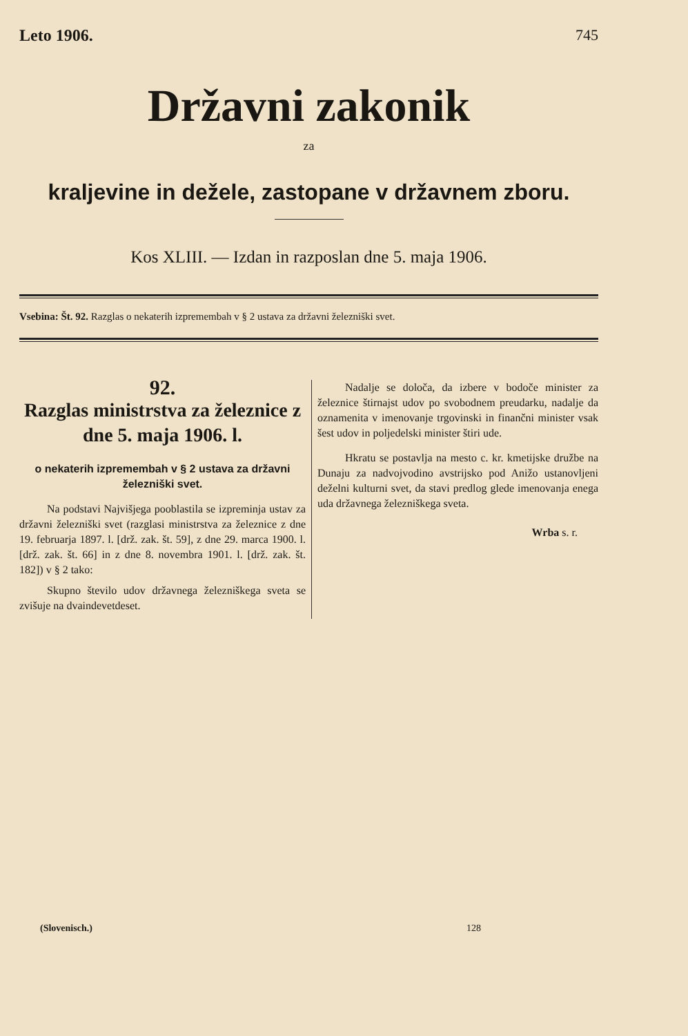Leto 1906. 745
Državni zakonik
za
kraljevine in dežele, zastopane v državnem zboru.
Kos XLIII. — Izdan in razposlan dne 5. maja 1906.
Vsebina: Št. 92. Razglas o nekaterih izpremembah v § 2 ustava za državni železniški svet.
92.
Razglas ministrstva za železnice z dne 5. maja 1906. l.
o nekaterih izpremembah v § 2 ustava za državni železniški svet.
Na podstavi Najvišjega pooblastila se izpreminja ustav za državni železniški svet (razglasi ministrstva za železnice z dne 19. februarja 1897. l. [drž. zak. št. 59], z dne 29. marca 1900. l. [drž. zak. št. 66] in z dne 8. novembra 1901. l. [drž. zak. št. 182]) v § 2 tako:
Skupno število udov državnega železniškega sveta se zvišuje na dvaindevetdeset.
Nadalje se določa, da izbere v bodoče minister za železnice štirnajst udov po svobodnem preudarku, nadalje da oznamenita v imenovanje trgovinski in finančni minister vsak šest udov in poljedelski minister štiri ude.
Hkratu se postavlja na mesto c. kr. kmetijske družbe na Dunaju za nadvojvodino avstrijsko pod Anižo ustanovljeni deželni kulturni svet, da stavi predlog glede imenovanja enega uda državnega železniškega sveta.
Wrba s. r.
(Slovenisch.) 128